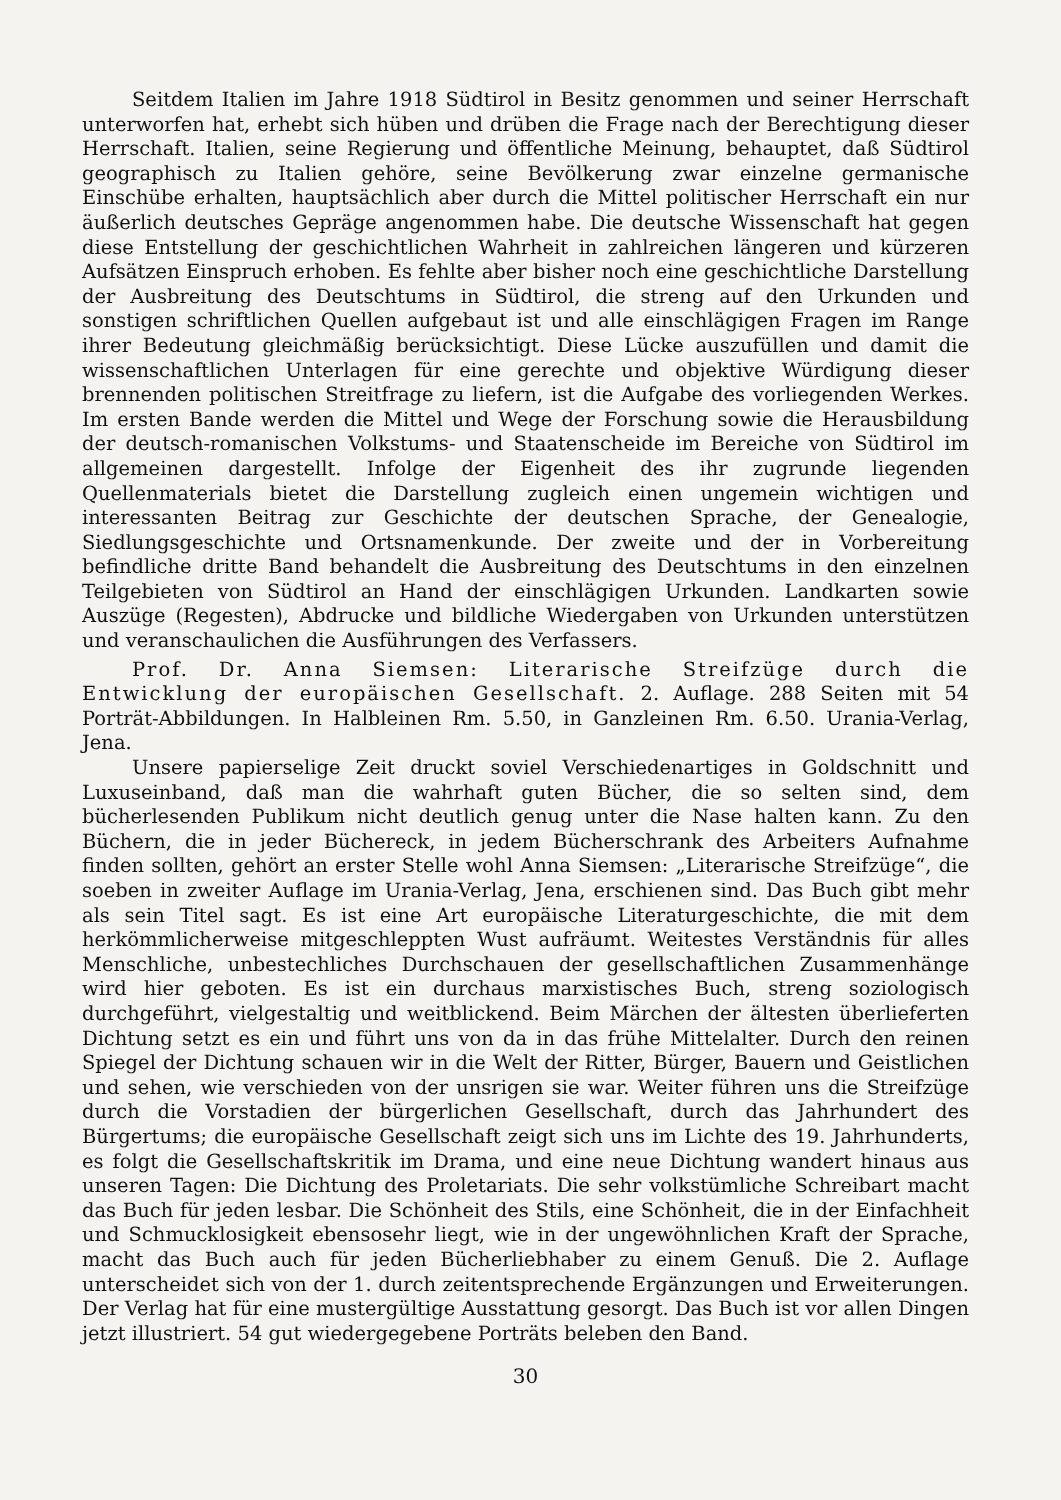Seitdem Italien im Jahre 1918 Südtirol in Besitz genommen und seiner Herrschaft unterworfen hat, erhebt sich hüben und drüben die Frage nach der Berechtigung dieser Herrschaft. Italien, seine Regierung und öffentliche Meinung, behauptet, daß Südtirol geographisch zu Italien gehöre, seine Bevölkerung zwar einzelne germanische Einschübe erhalten, hauptsächlich aber durch die Mittel politischer Herrschaft ein nur äußerlich deutsches Gepräge angenommen habe. Die deutsche Wissenschaft hat gegen diese Entstellung der geschichtlichen Wahrheit in zahlreichen längeren und kürzeren Aufsätzen Einspruch erhoben. Es fehlte aber bisher noch eine geschichtliche Darstellung der Ausbreitung des Deutschtums in Südtirol, die streng auf den Urkunden und sonstigen schriftlichen Quellen aufgebaut ist und alle einschlägigen Fragen im Range ihrer Bedeutung gleichmäßig berücksichtigt. Diese Lücke auszufüllen und damit die wissenschaftlichen Unterlagen für eine gerechte und objektive Würdigung dieser brennenden politischen Streitfrage zu liefern, ist die Aufgabe des vorliegenden Werkes. Im ersten Bande werden die Mittel und Wege der Forschung sowie die Herausbildung der deutsch-romanischen Volkstums- und Staatenscheide im Bereiche von Südtirol im allgemeinen dargestellt. Infolge der Eigenheit des ihr zugrunde liegenden Quellenmaterials bietet die Darstellung zugleich einen ungemein wichtigen und interessanten Beitrag zur Geschichte der deutschen Sprache, der Genealogie, Siedlungsgeschichte und Ortsnamenkunde. Der zweite und der in Vorbereitung befindliche dritte Band behandelt die Ausbreitung des Deutschtums in den einzelnen Teilgebieten von Südtirol an Hand der einschlägigen Urkunden. Landkarten sowie Auszüge (Regesten), Abdrucke und bildliche Wiedergaben von Urkunden unterstützen und veranschaulichen die Ausführungen des Verfassers.
Prof. Dr. Anna Siemsen: Literarische Streifzüge durch die Entwicklung der europäischen Gesellschaft. 2. Auflage. 288 Seiten mit 54 Porträt-Abbildungen. In Halbleinen Rm. 5.50, in Ganzleinen Rm. 6.50. Urania-Verlag, Jena.
Unsere papierselige Zeit druckt soviel Verschiedenartiges in Goldschnitt und Luxuseinband, daß man die wahrhaft guten Bücher, die so selten sind, dem bücherlesenden Publikum nicht deutlich genug unter die Nase halten kann. Zu den Büchern, die in jeder Büchereck, in jedem Bücherschrank des Arbeiters Aufnahme finden sollten, gehört an erster Stelle wohl Anna Siemsen: „Literarische Streifzüge“, die soeben in zweiter Auflage im Urania-Verlag, Jena, erschienen sind. Das Buch gibt mehr als sein Titel sagt. Es ist eine Art europäische Literaturgeschichte, die mit dem herkömmlicherweise mitgeschleppten Wust aufräumt. Weitestes Verständnis für alles Menschliche, unbestechliches Durchschauen der gesellschaftlichen Zusammenhänge wird hier geboten. Es ist ein durchaus marxistisches Buch, streng soziologisch durchgeführt, vielgestaltig und weitblickend. Beim Märchen der ältesten überlieferten Dichtung setzt es ein und führt uns von da in das frühe Mittelalter. Durch den reinen Spiegel der Dichtung schauen wir in die Welt der Ritter, Bürger, Bauern und Geistlichen und sehen, wie verschieden von der unsrigen sie war. Weiter führen uns die Streifzüge durch die Vorstadien der bürgerlichen Gesellschaft, durch das Jahrhundert des Bürgertums; die europäische Gesellschaft zeigt sich uns im Lichte des 19. Jahrhunderts, es folgt die Gesellschaftskritik im Drama, und eine neue Dichtung wandert hinaus aus unseren Tagen: Die Dichtung des Proletariats. Die sehr volkstümliche Schreibart macht das Buch für jeden lesbar. Die Schönheit des Stils, eine Schönheit, die in der Einfachheit und Schmucklosigkeit ebensosehr liegt, wie in der ungewöhnlichen Kraft der Sprache, macht das Buch auch für jeden Bücherliebhaber zu einem Genuß. Die 2. Auflage unterscheidet sich von der 1. durch zeitentsprechende Ergänzungen und Erweiterungen. Der Verlag hat für eine mustergültige Ausstattung gesorgt. Das Buch ist vor allen Dingen jetzt illustriert. 54 gut wiedergegebene Porträts beleben den Band.
30